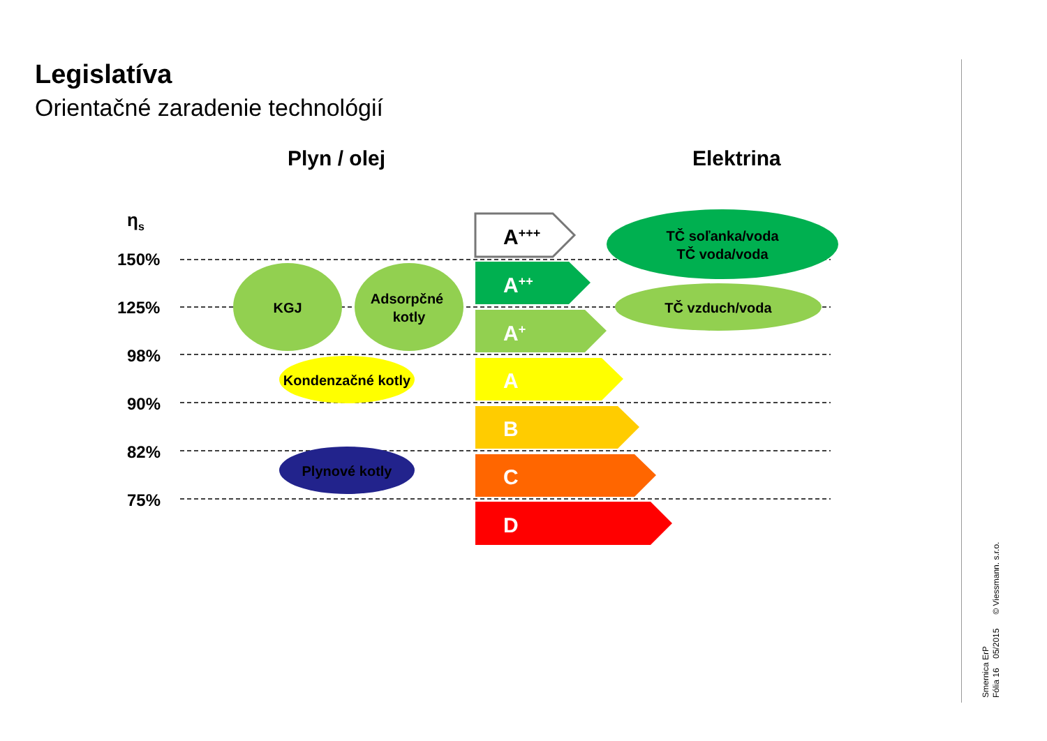Legislatíva
Orientačné zaradenie technológií
A+++
A++
A+
A
B
C
D
KGJ
Adsorpčné
kotly
Kondenzačné kotly
Plynové kotly
TČ soľanka/voda
TČ voda/voda
TČ vzduch/voda
Plyn / olej Elektrina
η<sub>s</sub>
150%
125%
98%
90%
82%
75%
Smernica ErP
Fólia 16 05/2015 © Viessmann. s.r.o.